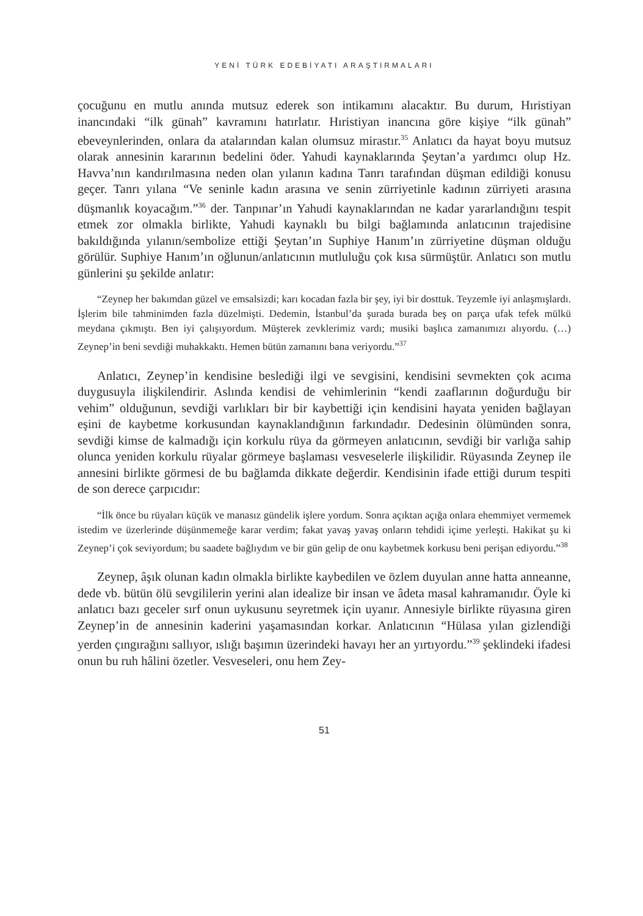YENİ TÜRK EDEBİYATI ARAŞTIRMALARI
çocuğunu en mutlu anında mutsuz ederek son intikamını alacaktır. Bu durum, Hıristiyan inancındaki “ilk günah” kavramını hatırlatır. Hıristiyan inancına göre kişiye “ilk günah” ebeveynlerinden, onlara da atalarından kalan olumsuz mirastır.<sup>35</sup> Anlatıcı da hayat boyu mutsuz olarak annesinin kararının bedelini öder. Yahudi kaynaklarında Şeytan’a yardımcı olup Hz. Havva’nın kandırılmasına neden olan yılanın kadına Tanrı tarafından düşman edildiği konusu geçer. Tanrı yılana “Ve seninle kadın arasına ve senin zürriyetinle kadının zürriyeti arasına düşmanlık koyacağım.”<sup>36</sup> der. Tanpınar’ın Yahudi kaynaklarından ne kadar yararlandığını tespit etmek zor olmakla birlikte, Yahudi kaynaklı bu bilgi bağlamında anlatıcının trajedisine bakıldığında yılanın/sembolize ettiği Şeytan’ın Suphiye Hanım’ın zürriyetine düşman olduğu görülür. Suphiye Hanım’ın oğlunun/anlatıcının mutluluğu çok kısa sürmüştür. Anlatıcı son mutlu günlerini şu şekilde anlatır:
“Zeynep her bakımdan güzel ve emsalsizdi; karı kocadan fazla bir şey, iyi bir dosttuk. Teyzemle iyi anlaşmışlardı. İşlerim bile tahminimden fazla düzelmişti. Dedemin, İstanbul’da şurada burada beş on parça ufak tefek mülkü meydana çıkmıştı. Ben iyi çalışıyordum. Müşterek zevklerimiz vardı; musiki başlıca zamanımızı alıyordu. (…) Zeynep’in beni sevdiği muhakkaktı. Hemen bütün zamanını bana veriyordu.”<sup>37</sup>
Anlatıcı, Zeynep’in kendisine beslediği ilgi ve sevgisini, kendisini sevmekten çok acıma duygusuyla ilişkilendirir. Aslında kendisi de vehimlerinin “kendi zaaflarının doğurduğu bir vehim” olduğunun, sevdiği varlıkları bir bir kaybettiği için kendisini hayata yeniden bağlayan eşini de kaybetme korkusundan kaynaklandığının farkındadır. Dedesinin ölümünden sonra, sevdiği kimse de kalmadığı için korkulu rüya da görmeyen anlatıcının, sevdiği bir varlığa sahip olunca yeniden korkulu rüyalar görmeye başlaması vesveselerle ilişkilidir. Rüyasında Zeynep ile annesini birlikte görmesi de bu bağlamda dikkate değerdir. Kendisinin ifade ettiği durum tespiti de son derece çarpıcıdır:
“İlk önce bu rüyaları küçük ve manasız gündelik işlere yordum. Sonra açıktan açığa onlara ehemmiyet vermemek istedim ve üzerlerinde düşünmemeğe karar verdim; fakat yavaş yavaş onların tehdidi içime yerleşti. Hakikat şu ki Zeynep’i çok seviyordum; bu saadete bağlıydım ve bir gün gelip de onu kaybetmek korkusu beni perişan ediyordu.”<sup>38</sup>
Zeynep, âşık olunan kadın olmakla birlikte kaybedilen ve özlem duyulan anne hatta anneanne, dede vb. bütün ölü sevgililerin yerini alan idealize bir insan ve âdeta masal kahramanıdır. Öyle ki anlatıcı bazı geceler sırf onun uykusunu seyretmek için uyanır. Annesiyle birlikte rüyasına giren Zeynep’in de annesinin kaderini yaşamasından korkar. Anlatıcının “Hülasa yılan gizlendiği yerden çıngırağını sallıyor, ıslığı başımın üzerindeki havayı her an yırtıyordu.”<sup>39</sup> şeklindeki ifadesi onun bu ruh hâlini özetler. Vesveseleri, onu hem Zey-
51